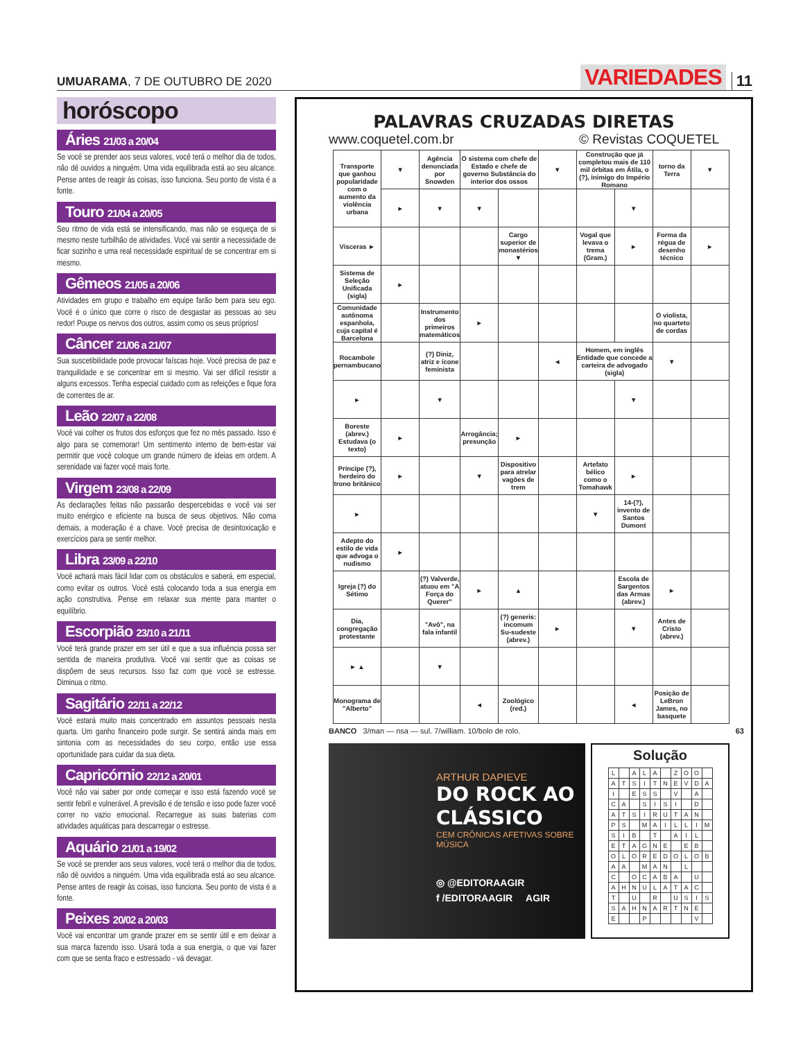UMUARAMA, 7 DE OUTUBRO DE 2020
VARIEDADES 11
horóscopo
Áries 21/03 a 20/04
Se você se prender aos seus valores, você terá o melhor dia de todos, não dê ouvidos a ninguém. Uma vida equilibrada está ao seu alcance. Pense antes de reagir às coisas, isso funciona. Seu ponto de vista é a fonte.
Touro 21/04 a 20/05
Seu ritmo de vida está se intensificando, mas não se esqueça de si mesmo neste turbilhão de atividades. Você vai sentir a necessidade de ficar sozinho e uma real necessidade espiritual de se concentrar em si mesmo.
Gêmeos 21/05 a 20/06
Atividades em grupo e trabalho em equipe farão bem para seu ego. Você é o único que corre o risco de desgastar as pessoas ao seu redor! Poupe os nervos dos outros, assim como os seus próprios!
Câncer 21/06 a 21/07
Sua suscetibilidade pode provocar faíscas hoje. Você precisa de paz e tranquilidade e se concentrar em si mesmo. Vai ser difícil resistir a alguns excessos. Tenha especial cuidado com as refeições e fique fora de correntes de ar.
Leão 22/07 a 22/08
Você vai colher os frutos dos esforços que fez no mês passado. Isso é algo para se comemorar! Um sentimento interno de bem-estar vai permitir que você coloque um grande número de ideias em ordem. A serenidade vai fazer você mais forte.
Virgem 23/08 a 22/09
As declarações feitas não passarão despercebidas e você vai ser muito enérgico e eficiente na busca de seus objetivos. Não coma demais, a moderação é a chave. Você precisa de desintoxicação e exercícios para se sentir melhor.
Libra 23/09 a 22/10
Você achará mais fácil lidar com os obstáculos e saberá, em especial, como evitar os outros. Você está colocando toda a sua energia em ação construtiva. Pense em relaxar sua mente para manter o equilíbrio.
Escorpião 23/10 a 21/11
Você terá grande prazer em ser útil e que a sua influência possa ser sentida de maneira produtiva. Você vai sentir que as coisas se dispõem de seus recursos. Isso faz com que você se estresse. Diminua o ritmo.
Sagitário 22/11 a 22/12
Você estará muito mais concentrado em assuntos pessoais nesta quarta. Um ganho financeiro pode surgir. Se sentirá ainda mais em sintonia com as necessidades do seu corpo, então use essa oportunidade para cuidar da sua dieta.
Capricórnio 22/12 a 20/01
Você não vai saber por onde começar e isso está fazendo você se sentir febril e vulnerável. A previsão é de tensão e isso pode fazer você correr no vazio emocional. Recarregue as suas baterias com atividades aquáticas para descarregar o estresse.
Aquário 21/01 a 19/02
Se você se prender aos seus valores, você terá o melhor dia de todos, não dê ouvidos a ninguém. Uma vida equilibrada está ao seu alcance. Pense antes de reagir às coisas, isso funciona. Seu ponto de vista é a fonte.
Peixes 20/02 a 20/03
Você vai encontrar um grande prazer em se sentir útil e em deixar a sua marca fazendo isso. Usará toda a sua energia, o que vai fazer com que se senta fraco e estressado - vá devagar.
PALAVRAS CRUZADAS DIRETAS
www.coquetel.com.br © Revistas COQUETEL
| Transporte que ganhou popularidade com o aumento da violência urbana | ▼ | Agência denunciada por Snowden | O sistema com chefe de Estado e chefe de governo Substância do interior dos ossos | | ▼ | Construção que já completou mais de 110 mil órbitas em Átila, o (?), inimigo do Império Romano | | torno da Terra | ▼ |
| | ► | ▼ | ▼ | | | | ▼ | | |
| Vísceras ► | | | | Cargo superior de monastérios ▼ | | Vogal que levava o trema (Gram.) | ► | Forma da régua de desenho técnico | ► |
| Sistema de Seleção Unificada (sigla) | ► | | | | | | | | |
| Comunidade autônoma espanhola, cuja capital é Barcelona | | Instrumento dos primeiros matemáticos | ► | | | | | O violista, no quarteto de cordas | |
| Rocambole pernambucano | | (?) Diniz, atriz e ícone feminista | | | ◄ | Homem, em inglês Entidade que concede a carteira de advogado (sigla) | | ▼ | |
| ► | | ▼ | | | | | ▼ | | |
| Boreste (abrev.) Estudava (o texto) | ► | | Arrogância; presunção | ► | | | | | |
| Príncipe (?), herdeiro do trono britânico | ► | | ▼ | Dispositivo para atrelar vagões de trem | | Artefato bélico como o Tomahawk | ► | | |
| ► | | | | | | ▼ | 14-(?), invento de Santos Dumont | | |
| Adepto do estilo de vida que advoga o nudismo | ► | | | | | | | | |
| Igreja (?) do Sétimo | | (?) Valverde, atuou em "A Força do Querer" | ► | ▲ | | | Escola de Sargentos das Armas (abrev.) | ► | |
| Dia, congregação protestante | | "Avô", na fala infantil | | (?) generis: incomum Su-sudeste (abrev.) | ► | | ▼ | Antes de Cristo (abrev.) | |
| ► ▲ | | ▼ | | | | | | | |
| Monograma de "Alberto" | | | ◄ | Zoológico (red.) | | | ◄ | Posição de LeBron James, no basquete | |
BANCO 3/man — nsa — sul. 7/william. 10/bolo de rolo. 63
ARTHUR DAPIEVE
DO ROCK AO
CLÁSSICO
CEM CRÔNICAS AFETIVAS SOBRE MÚSICA
◎ @EDITORAAGIR
f /EDITORAAGIR AGIR
Solução
| L | | A | L | A | | Z | O | O | |
| A | T | S | I | T | N | E | V | D | A |
| I | | E | S | S | | V | | A | |
| C | A | | S | I | S | I | | D | |
| A | T | S | I | R | U | T | A | N | |
| P | S | | M | A | I | L | L | I | M |
| S | I | B | | T | | A | I | L | |
| E | T | A | G | N | E | | E | B | |
| O | L | O | R | E | D | O | L | O | B |
| A | A | | M | A | N | | L | | |
| C | | O | C | A | B | A | | U | |
| A | H | N | U | L | A | T | A | C | |
| T | | U | | R | | U | S | I | S |
| S | A | H | N | A | R | T | N | E | |
| E | | | P | | | | | V | |